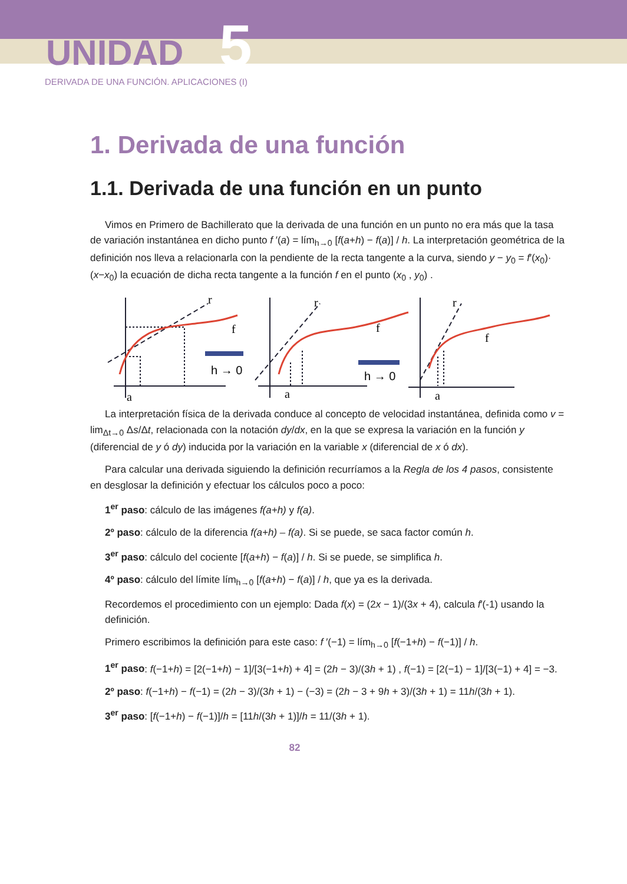UNIDAD 5
DERIVADA DE UNA FUNCIÓN. APLICACIONES (I)
1. Derivada de una función
1.1. Derivada de una función en un punto
Vimos en Primero de Bachillerato que la derivada de una función en un punto no era más que la tasa de variación instantánea en dicho punto f ′(a) = lím<sub>h→0</sub> [f(a+h) − f(a)] / h. La interpretación geométrica de la definición nos lleva a relacionarla con la pendiente de la recta tangente a la curva, siendo y − y<sub>0</sub> = f′(x<sub>0</sub>)· (x−x<sub>0</sub>) la ecuación de dicha recta tangente a la función f en el punto (x<sub>0</sub> , y<sub>0</sub>) .
r
f
a
r
f
a
r
f
a
h → 0
h → 0
La interpretación física de la derivada conduce al concepto de velocidad instantánea, definida como v = lim<sub>Δt→0</sub> Δs/Δt, relacionada con la notación dy/dx, en la que se expresa la variación en la función y (diferencial de y ó dy) inducida por la variación en la variable x (diferencial de x ó dx).
Para calcular una derivada siguiendo la definición recurríamos a la Regla de los 4 pasos, consistente en desglosar la definición y efectuar los cálculos poco a poco:
1<sup>er</sup> paso: cálculo de las imágenes f(a+h) y f(a).
2º paso: cálculo de la diferencia f(a+h) – f(a). Si se puede, se saca factor común h.
3<sup>er</sup> paso: cálculo del cociente [f(a+h) − f(a)] / h. Si se puede, se simplifica h.
4º paso: cálculo del límite lím<sub>h→0</sub> [f(a+h) − f(a)] / h, que ya es la derivada.
Recordemos el procedimiento con un ejemplo: Dada f(x) = (2x − 1)/(3x + 4), calcula f′(-1) usando la definición.
Primero escribimos la definición para este caso: f ′(−1) = lím<sub>h→0</sub> [f(−1+h) − f(−1)] / h.
1<sup>er</sup> paso: f(−1+h) = [2(−1+h) − 1]/[3(−1+h) + 4] = (2h − 3)/(3h + 1) , f(−1) = [2(−1) − 1]/[3(−1) + 4] = −3.
2º paso: f(−1+h) − f(−1) = (2h − 3)/(3h + 1) − (−3) = (2h − 3 + 9h + 3)/(3h + 1) = 11h/(3h + 1).
3<sup>er</sup> paso: [f(−1+h) − f(−1)]/h = [11h/(3h + 1)]/h = 11/(3h + 1).
82